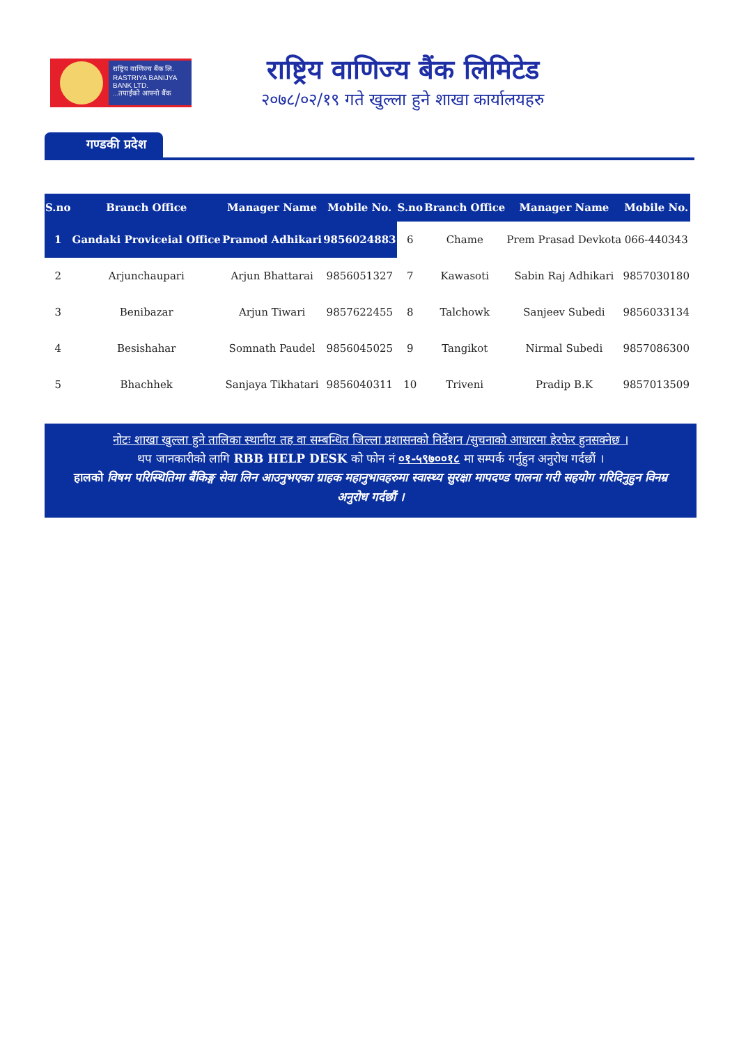राष्ट्रिय वाणिज्य बैंक लि.
RASTRIYA BANIJYA BANK LTD.
...तपाईंको आफ्नो बैंक
राष्ट्रिय वाणिज्य बैंक लिमिटेड
२०७८/०२/१९ गते खुल्ला हुने शाखा कार्यालयहरु
गण्डकी प्रदेश
| S.no | Branch Office | Manager Name | Mobile No. | S.no | Branch Office | Manager Name | Mobile No. |
| --- | --- | --- | --- | --- | --- | --- | --- |
| 1 | Gandaki Proviceial Office | Pramod Adhikari | 9856024883 | 6 | Chame | Prem Prasad Devkota | 066-440343 |
| 2 | Arjunchaupari | Arjun Bhattarai | 9856051327 | 7 | Kawasoti | Sabin Raj Adhikari | 9857030180 |
| 3 | Benibazar | Arjun Tiwari | 9857622455 | 8 | Talchowk | Sanjeev Subedi | 9856033134 |
| 4 | Besishahar | Somnath Paudel | 9856045025 | 9 | Tangikot | Nirmal Subedi | 9857086300 |
| 5 | Bhachhek | Sanjaya Tikhatari | 9856040311 | 10 | Triveni | Pradip B.K | 9857013509 |
नोटः शाखा खुल्ला हुने तालिका स्थानीय तह वा सम्बन्धित जिल्ला प्रशासनको निर्देशन /सुचनाको आधारमा हेरफेर हुनसक्नेछ ।
थप जानकारीको लागि RBB HELP DESK को फोन नं ०१-५९७००१८ मा सम्पर्क गर्नुहुन अनुरोध गर्दछौं ।
हालको विषम परिस्थितिमा बैंकिङ्ग सेवा लिन आउनुभएका ग्राहक महानुभावहरुमा स्वास्थ्य सुरक्षा मापदण्ड पालना गरी सहयोग गरिदिनुहुन विनम्र अनुरोध गर्दछौं ।